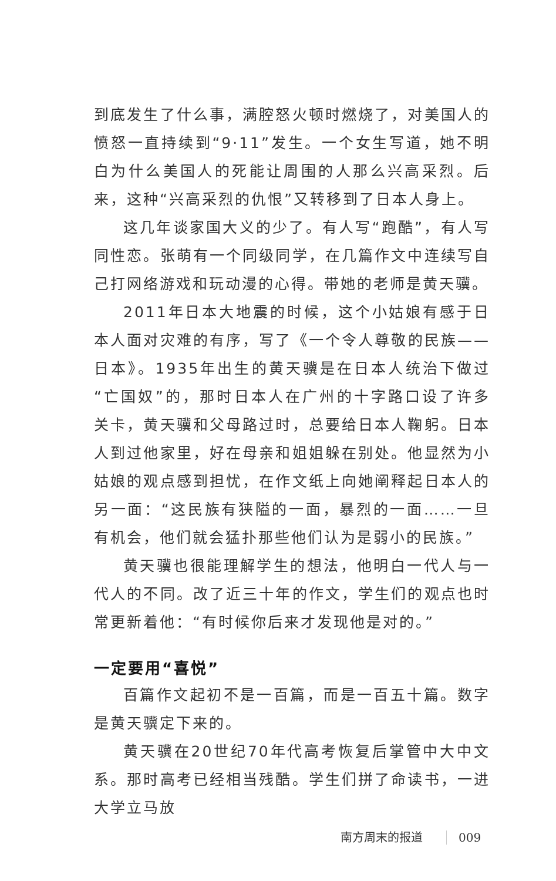到底发生了什么事，满腔怒火顿时燃烧了，对美国人的愤怒一直持续到“9·11”发生。一个女生写道，她不明白为什么美国人的死能让周围的人那么兴高采烈。后来，这种“兴高采烈的仇恨”又转移到了日本人身上。
这几年谈家国大义的少了。有人写“跑酷”，有人写同性恋。张萌有一个同级同学，在几篇作文中连续写自己打网络游戏和玩动漫的心得。带她的老师是黄天骥。
2011年日本大地震的时候，这个小姑娘有感于日本人面对灾难的有序，写了《一个令人尊敬的民族——日本》。1935年出生的黄天骥是在日本人统治下做过“亡国奴”的，那时日本人在广州的十字路口设了许多关卡，黄天骥和父母路过时，总要给日本人鞠躬。日本人到过他家里，好在母亲和姐姐躲在别处。他显然为小姑娘的观点感到担忧，在作文纸上向她阐释起日本人的另一面：“这民族有狭隘的一面，暴烈的一面……一旦有机会，他们就会猛扑那些他们认为是弱小的民族。”
黄天骥也很能理解学生的想法，他明白一代人与一代人的不同。改了近三十年的作文，学生们的观点也时常更新着他：“有时候你后来才发现他是对的。”
一定要用“喜悦”
百篇作文起初不是一百篇，而是一百五十篇。数字是黄天骥定下来的。
黄天骥在20世纪70年代高考恢复后掌管中大中文系。那时高考已经相当残酷。学生们拼了命读书，一进大学立马放
南方周末的报道 009